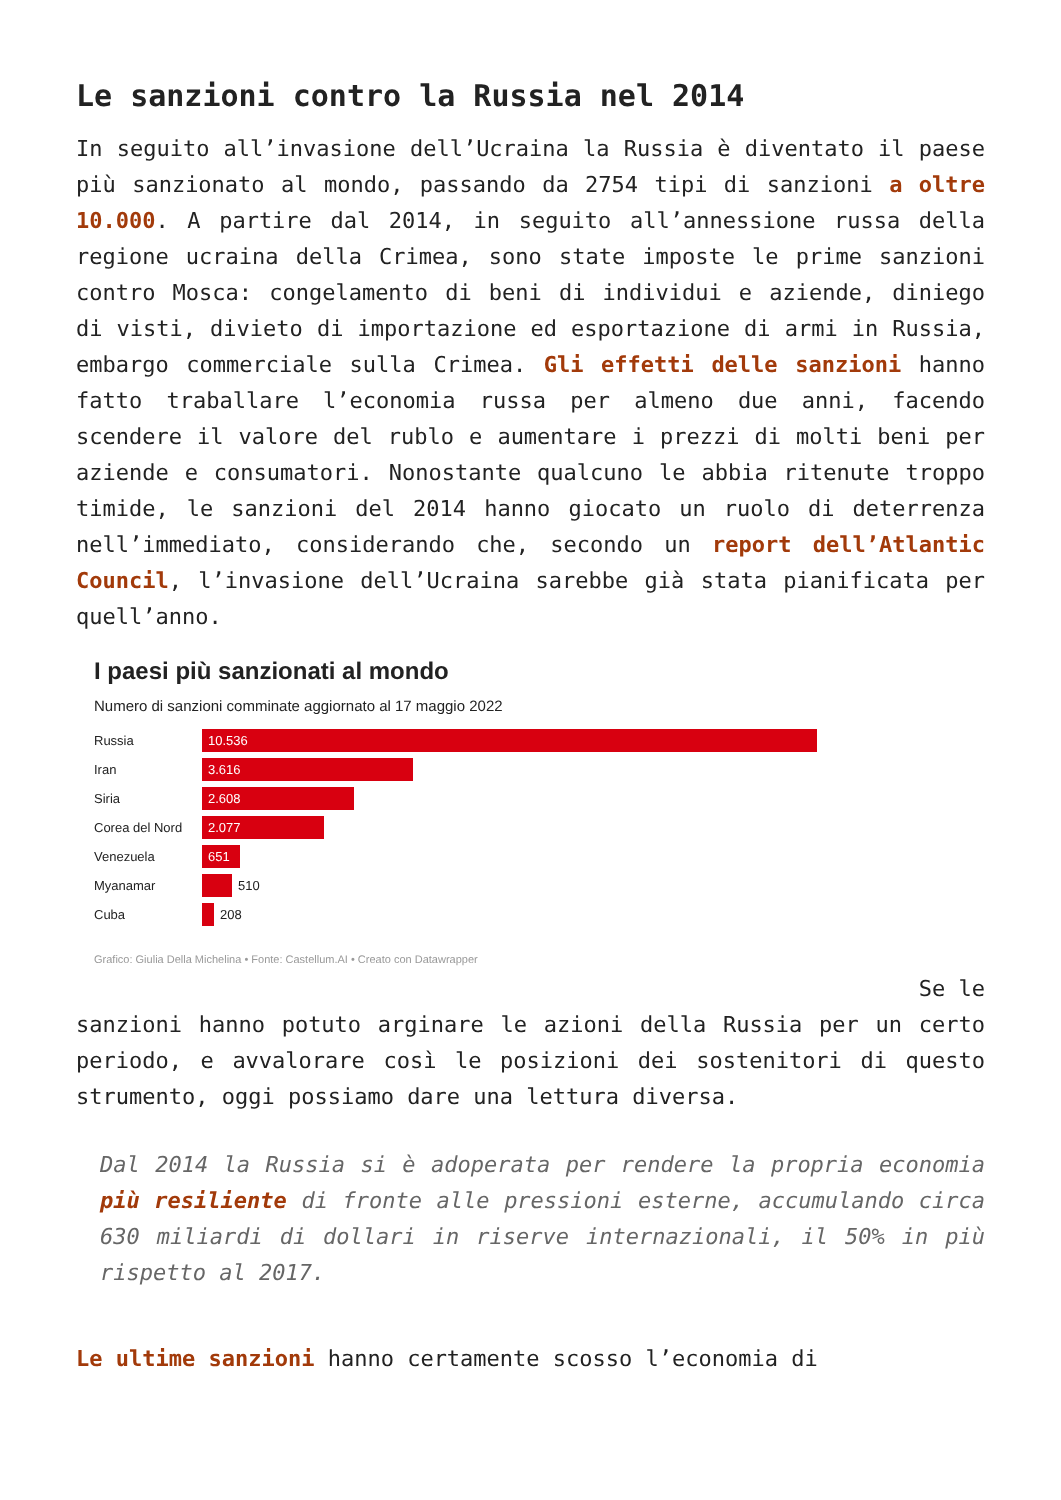Le sanzioni contro la Russia nel 2014
In seguito all’invasione dell’Ucraina la Russia è diventato il paese più sanzionato al mondo, passando da 2754 tipi di sanzioni a oltre 10.000. A partire dal 2014, in seguito all’annessione russa della regione ucraina della Crimea, sono state imposte le prime sanzioni contro Mosca: congelamento di beni di individui e aziende, diniego di visti, divieto di importazione ed esportazione di armi in Russia, embargo commerciale sulla Crimea. Gli effetti delle sanzioni hanno fatto traballare l’economia russa per almeno due anni, facendo scendere il valore del rublo e aumentare i prezzi di molti beni per aziende e consumatori. Nonostante qualcuno le abbia ritenute troppo timide, le sanzioni del 2014 hanno giocato un ruolo di deterrenza nell’immediato, considerando che, secondo un report dell’Atlantic Council, l’invasione dell’Ucraina sarebbe già stata pianificata per quell’anno.
I paesi più sanzionati al mondo
Numero di sanzioni comminate aggiornato al 17 maggio 2022
Russia
10.536
Iran
3.616
Siria
2.608
Corea del Nord
2.077
Venezuela
651
Myanamar 510
Cuba 208
Grafico: Giulia Della Michelina • Fonte: Castellum.AI • Creato con Datawrapper
Se le
sanzioni hanno potuto arginare le azioni della Russia per un certo periodo, e avvalorare così le posizioni dei sostenitori di questo strumento, oggi possiamo dare una lettura diversa.
Dal 2014 la Russia si è adoperata per rendere la propria economia più resiliente di fronte alle pressioni esterne, accumulando circa 630 miliardi di dollari in riserve internazionali, il 50% in più rispetto al 2017.
Le ultime sanzioni hanno certamente scosso l’economia di